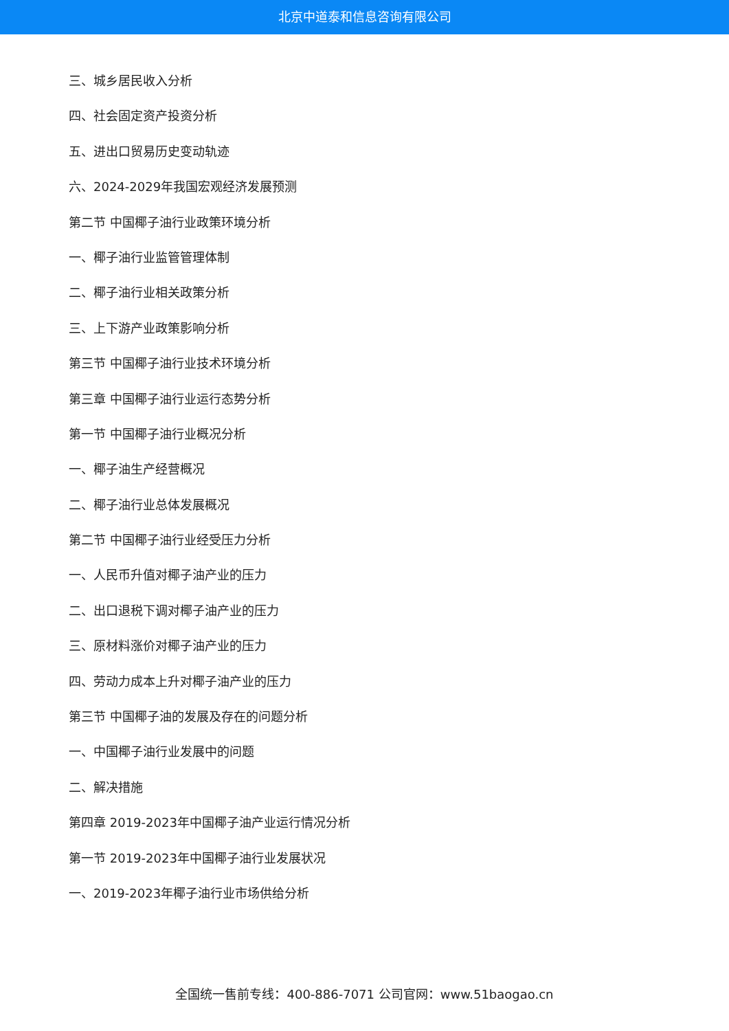北京中道泰和信息咨询有限公司
三、城乡居民收入分析
四、社会固定资产投资分析
五、进出口贸易历史变动轨迹
六、2024-2029年我国宏观经济发展预测
第二节 中国椰子油行业政策环境分析
一、椰子油行业监管管理体制
二、椰子油行业相关政策分析
三、上下游产业政策影响分析
第三节 中国椰子油行业技术环境分析
第三章 中国椰子油行业运行态势分析
第一节 中国椰子油行业概况分析
一、椰子油生产经营概况
二、椰子油行业总体发展概况
第二节 中国椰子油行业经受压力分析
一、人民币升值对椰子油产业的压力
二、出口退税下调对椰子油产业的压力
三、原材料涨价对椰子油产业的压力
四、劳动力成本上升对椰子油产业的压力
第三节 中国椰子油的发展及存在的问题分析
一、中国椰子油行业发展中的问题
二、解决措施
第四章 2019-2023年中国椰子油产业运行情况分析
第一节 2019-2023年中国椰子油行业发展状况
一、2019-2023年椰子油行业市场供给分析
全国统一售前专线：400-886-7071 公司官网：www.51baogao.cn